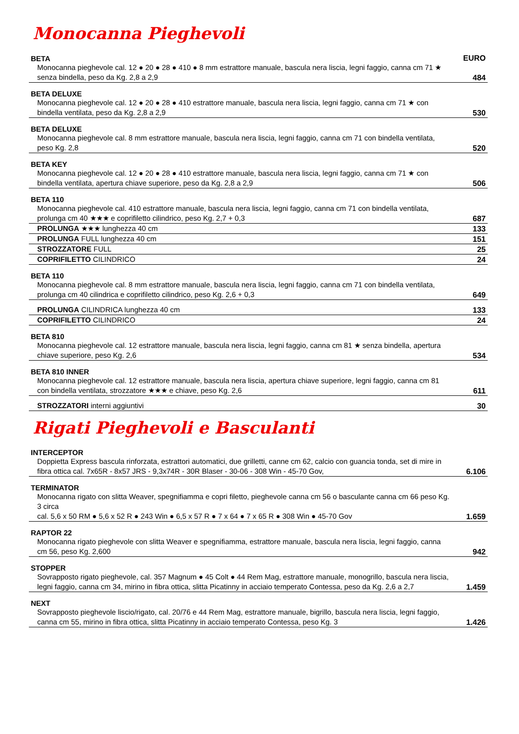Monocanna Pieghevoli
| BETA | EURO |
| Monocanna pieghevole cal. 12 ● 20 ● 28 ● 410 ● 8 mm estrattore manuale, bascula nera liscia, legni faggio, canna cm 71 ★ senza bindella, peso da Kg. 2,8 a 2,9 | 484 |
| BETA DELUXE | |
| Monocanna pieghevole cal. 12 ● 20 ● 28 ● 410 estrattore manuale, bascula nera liscia, legni faggio, canna cm 71 ★ con bindella ventilata, peso da Kg. 2,8 a 2,9 | 530 |
| BETA DELUXE | |
| Monocanna pieghevole cal. 8 mm estrattore manuale, bascula nera liscia, legni faggio, canna cm 71 con bindella ventilata, peso Kg. 2,8 | 520 |
| BETA KEY | |
| Monocanna pieghevole cal. 12 ● 20 ● 28 ● 410 estrattore manuale, bascula nera liscia, legni faggio, canna cm 71 ★ con bindella ventilata, apertura chiave superiore, peso da Kg. 2,8 a 2,9 | 506 |
| BETA 110 | |
| Monocanna pieghevole cal. 410 estrattore manuale, bascula nera liscia, legni faggio, canna cm 71 con bindella ventilata, prolunga cm 40 ★★★ e coprifiletto cilindrico, peso Kg. 2,7 + 0,3 | 687 |
| PROLUNGA ★★★ lunghezza 40 cm | 133 |
| PROLUNGA FULL lunghezza 40 cm | 151 |
| STROZZATORE FULL | 25 |
| COPRIFILETTO CILINDRICO | 24 |
| BETA 110 | |
| Monocanna pieghevole cal. 8 mm estrattore manuale, bascula nera liscia, legni faggio, canna cm 71 con bindella ventilata, prolunga cm 40 cilindrica e coprifiletto cilindrico, peso Kg. 2,6 + 0,3 | 649 |
| PROLUNGA CILINDRICA lunghezza 40 cm | 133 |
| COPRIFILETTO CILINDRICO | 24 |
| BETA 810 | |
| Monocanna pieghevole cal. 12 estrattore manuale, bascula nera liscia, legni faggio, canna cm 81 ★ senza bindella, apertura chiave superiore, peso Kg. 2,6 | 534 |
| BETA 810 INNER | |
| Monocanna pieghevole cal. 12 estrattore manuale, bascula nera liscia, apertura chiave superiore, legni faggio, canna cm 81 con bindella ventilata, strozzatore ★★★ e chiave, peso Kg. 2,6 | 611 |
| STROZZATORI interni aggiuntivi | 30 |
Rigati Pieghevoli e Basculanti
| INTERCEPTOR | |
| Doppietta Express bascula rinforzata, estrattori automatici, due grilletti, canne cm 62, calcio con guancia tonda, set di mire in fibra ottica cal. 7x65R - 8x57 JRS - 9,3x74R - 30R Blaser - 30-06 - 308 Win - 45-70 Gov, | 6.106 |
| TERMINATOR | |
| Monocanna rigato con slitta Weaver, spegnifiamma e copri filetto, pieghevole canna cm 56 o basculante canna cm 66 peso Kg. 3 circa cal. 5,6 x 50 RM ● 5,6 x 52 R ● 243 Win ● 6,5 x 57 R ● 7 x 64 ● 7 x 65 R ● 308 Win ● 45-70 Gov | 1.659 |
| RAPTOR 22 | |
| Monocanna rigato pieghevole con slitta Weaver e spegnifiamma, estrattore manuale, bascula nera liscia, legni faggio, canna cm 56, peso Kg. 2,600 | 942 |
| STOPPER | |
| Sovrapposto rigato pieghevole, cal. 357 Magnum ● 45 Colt ● 44 Rem Mag, estrattore manuale, monogrillo, bascula nera liscia, legni faggio, canna cm 34, mirino in fibra ottica, slitta Picatinny in acciaio temperato Contessa, peso da Kg. 2,6 a 2,7 | 1.459 |
| NEXT | |
| Sovrapposto pieghevole liscio/rigato, cal. 20/76 e 44 Rem Mag, estrattore manuale, bigrillo, bascula nera liscia, legni faggio, canna cm 55, mirino in fibra ottica, slitta Picatinny in acciaio temperato Contessa, peso Kg. 3 | 1.426 |